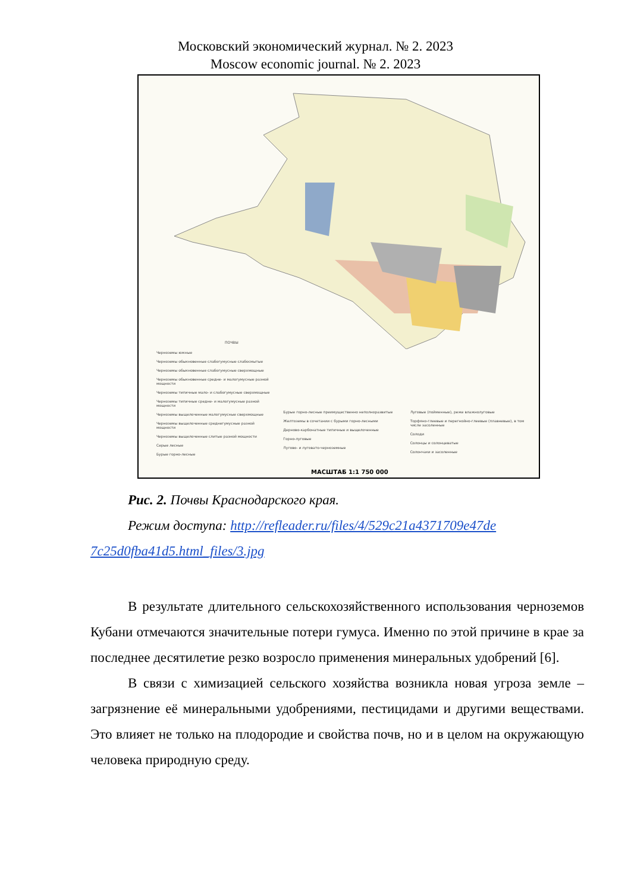Московский экономический журнал. № 2. 2023
Moscow economic journal. № 2. 2023
ПОЧВЫ
Черноземы южные
Черноземы обыкновенные слабогумусные слабосмытые
Черноземы обыкновенные слабогумусные сверхмощные
Черноземы обыкновенные средне- и малогумусные разной мощности
Черноземы типичные мало- и слабогумусные сверхмощные
Черноземы типичные средне- и малогумусные разной мощности
Черноземы выщелоченные малогумусные сверхмощные
Черноземы выщелоченные среднегумусные разной мощности
Черноземы выщелоченные слитые разной мощности
Серые лесные
Бурые горно-лесные
Бурые горно-лесные преимущественно неполноразвитые
Желтоземы в сочетании с бурыми горно-лесными
Дерново-карбонатные типичные и выщелоченные
Горно-луговые
Лугово- и луговато-черноземные
Луговые (пойменные), реже влажнолуговые
Торфяно-глеевые и перегнойно-глеевые (плавневые), в том числе засоленные
Солоди
Солонцы и солонцеватые
Солончаки и засоленные
МАСШТАБ 1:1 750 000
Рис. 2. Почвы Краснодарского края.
Режим доступа: http://refleader.ru/files/4/529c21a4371709e47de 7c25d0fba41d5.html_files/3.jpg
В результате длительного сельскохозяйственного использования черноземов Кубани отмечаются значительные потери гумуса. Именно по этой причине в крае за последнее десятилетие резко возросло применения минеральных удобрений [6].
В связи с химизацией сельского хозяйства возникла новая угроза земле – загрязнение её минеральными удобрениями, пестицидами и другими веществами. Это влияет не только на плодородие и свойства почв, но и в целом на окружающую человека природную среду.